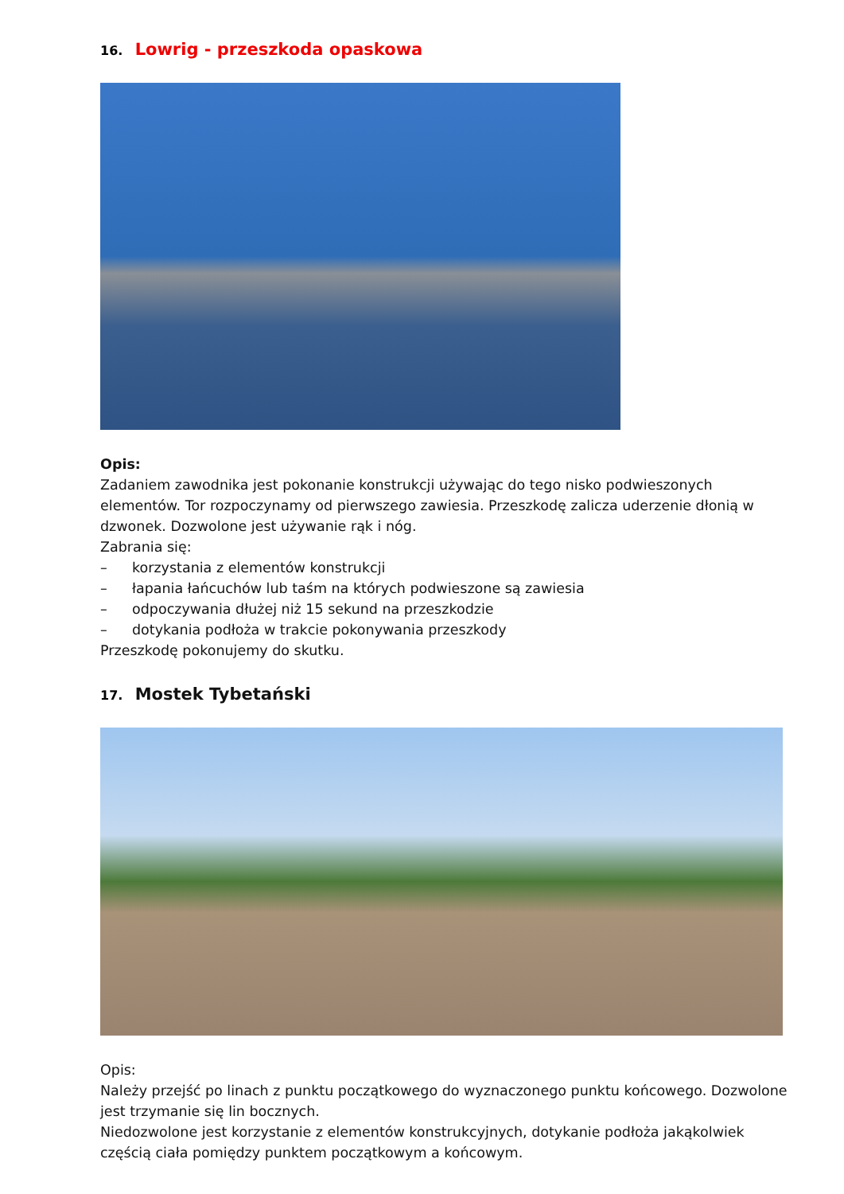16. Lowrig - przeszkoda opaskowa
Opis:
Zadaniem zawodnika jest pokonanie konstrukcji używając do tego nisko podwieszonych elementów. Tor rozpoczynamy od pierwszego zawiesia. Przeszkodę zalicza uderzenie dłonią w dzwonek. Dozwolone jest używanie rąk i nóg.
Zabrania się:
– korzystania z elementów konstrukcji
– łapania łańcuchów lub taśm na których podwieszone są zawiesia
– odpoczywania dłużej niż 15 sekund na przeszkodzie
– dotykania podłoża w trakcie pokonywania przeszkody
Przeszkodę pokonujemy do skutku.
17. Mostek Tybetański
Opis:
Należy przejść po linach z punktu początkowego do wyznaczonego punktu końcowego. Dozwolone jest trzymanie się lin bocznych.
Niedozwolone jest korzystanie z elementów konstrukcyjnych, dotykanie podłoża jakąkolwiek częścią ciała pomiędzy punktem początkowym a końcowym.